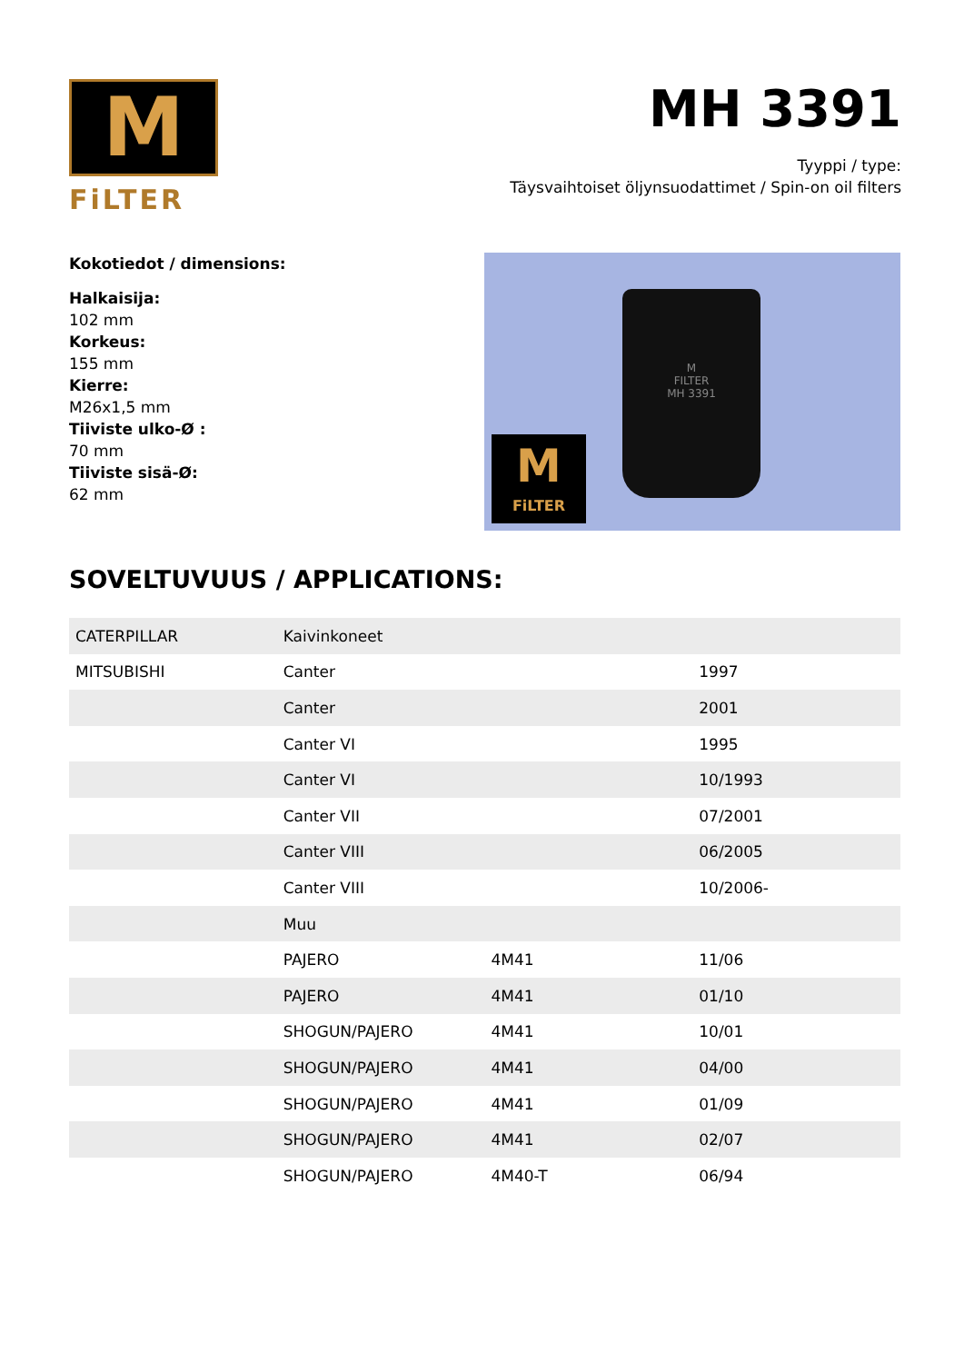M
FiLTER
MH 3391
Tyyppi / type:
Täysvaihtoiset öljynsuodattimet / Spin-on oil filters
Kokotiedot / dimensions:
Halkaisija:
102 mm
Korkeus:
155 mm
Kierre:
M26x1,5 mm
Tiiviste ulko-Ø :
70 mm
Tiiviste sisä-Ø:
62 mm
M
FILTER
MH 3391
M
FiLTER
SOVELTUVUUS / APPLICATIONS:
| CATERPILLAR | Kaivinkoneet | | |
| MITSUBISHI | Canter | | 1997 |
| | Canter | | 2001 |
| | Canter VI | | 1995 |
| | Canter VI | | 10/1993 |
| | Canter VII | | 07/2001 |
| | Canter VIII | | 06/2005 |
| | Canter VIII | | 10/2006- |
| | Muu | | |
| | PAJERO | 4M41 | 11/06 |
| | PAJERO | 4M41 | 01/10 |
| | SHOGUN/PAJERO | 4M41 | 10/01 |
| | SHOGUN/PAJERO | 4M41 | 04/00 |
| | SHOGUN/PAJERO | 4M41 | 01/09 |
| | SHOGUN/PAJERO | 4M41 | 02/07 |
| | SHOGUN/PAJERO | 4M40-T | 06/94 |